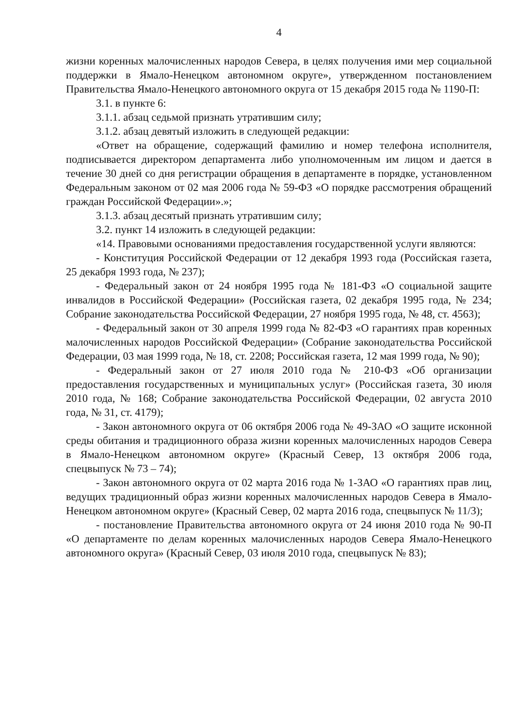4
жизни коренных малочисленных народов Севера, в целях получения ими мер социальной поддержки в Ямало-Ненецком автономном округе», утвержденном постановлением Правительства Ямало-Ненецкого автономного округа от 15 декабря 2015 года № 1190-П:
3.1. в пункте 6:
3.1.1. абзац седьмой признать утратившим силу;
3.1.2. абзац девятый изложить в следующей редакции:
«Ответ на обращение, содержащий фамилию и номер телефона исполнителя, подписывается директором департамента либо уполномоченным им лицом и дается в течение 30 дней со дня регистрации обращения в департаменте в порядке, установленном Федеральным законом от 02 мая 2006 года № 59-ФЗ «О порядке рассмотрения обращений граждан Российской Федерации».»;
3.1.3. абзац десятый признать утратившим силу;
3.2. пункт 14 изложить в следующей редакции:
«14. Правовыми основаниями предоставления государственной услуги являются:
- Конституция Российской Федерации от 12 декабря 1993 года (Российская газета, 25 декабря 1993 года, № 237);
- Федеральный закон от 24 ноября 1995 года № 181-ФЗ «О социальной защите инвалидов в Российской Федерации» (Российская газета, 02 декабря 1995 года, № 234; Собрание законодательства Российской Федерации, 27 ноября 1995 года, № 48, ст. 4563);
- Федеральный закон от 30 апреля 1999 года № 82-ФЗ «О гарантиях прав коренных малочисленных народов Российской Федерации» (Собрание законодательства Российской Федерации, 03 мая 1999 года, № 18, ст. 2208; Российская газета, 12 мая 1999 года, № 90);
- Федеральный закон от 27 июля 2010 года № 210-ФЗ «Об организации предоставления государственных и муниципальных услуг» (Российская газета, 30 июля 2010 года, № 168; Собрание законодательства Российской Федерации, 02 августа 2010 года, № 31, ст. 4179);
- Закон автономного округа от 06 октября 2006 года № 49-ЗАО «О защите исконной среды обитания и традиционного образа жизни коренных малочисленных народов Севера в Ямало-Ненецком автономном округе» (Красный Север, 13 октября 2006 года, спецвыпуск № 73 – 74);
- Закон автономного округа от 02 марта 2016 года № 1-ЗАО «О гарантиях прав лиц, ведущих традиционный образ жизни коренных малочисленных народов Севера в Ямало-Ненецком автономном округе» (Красный Север, 02 марта 2016 года, спецвыпуск № 11/3);
- постановление Правительства автономного округа от 24 июня 2010 года № 90-П «О департаменте по делам коренных малочисленных народов Севера Ямало-Ненецкого автономного округа» (Красный Север, 03 июля 2010 года, спецвыпуск № 83);